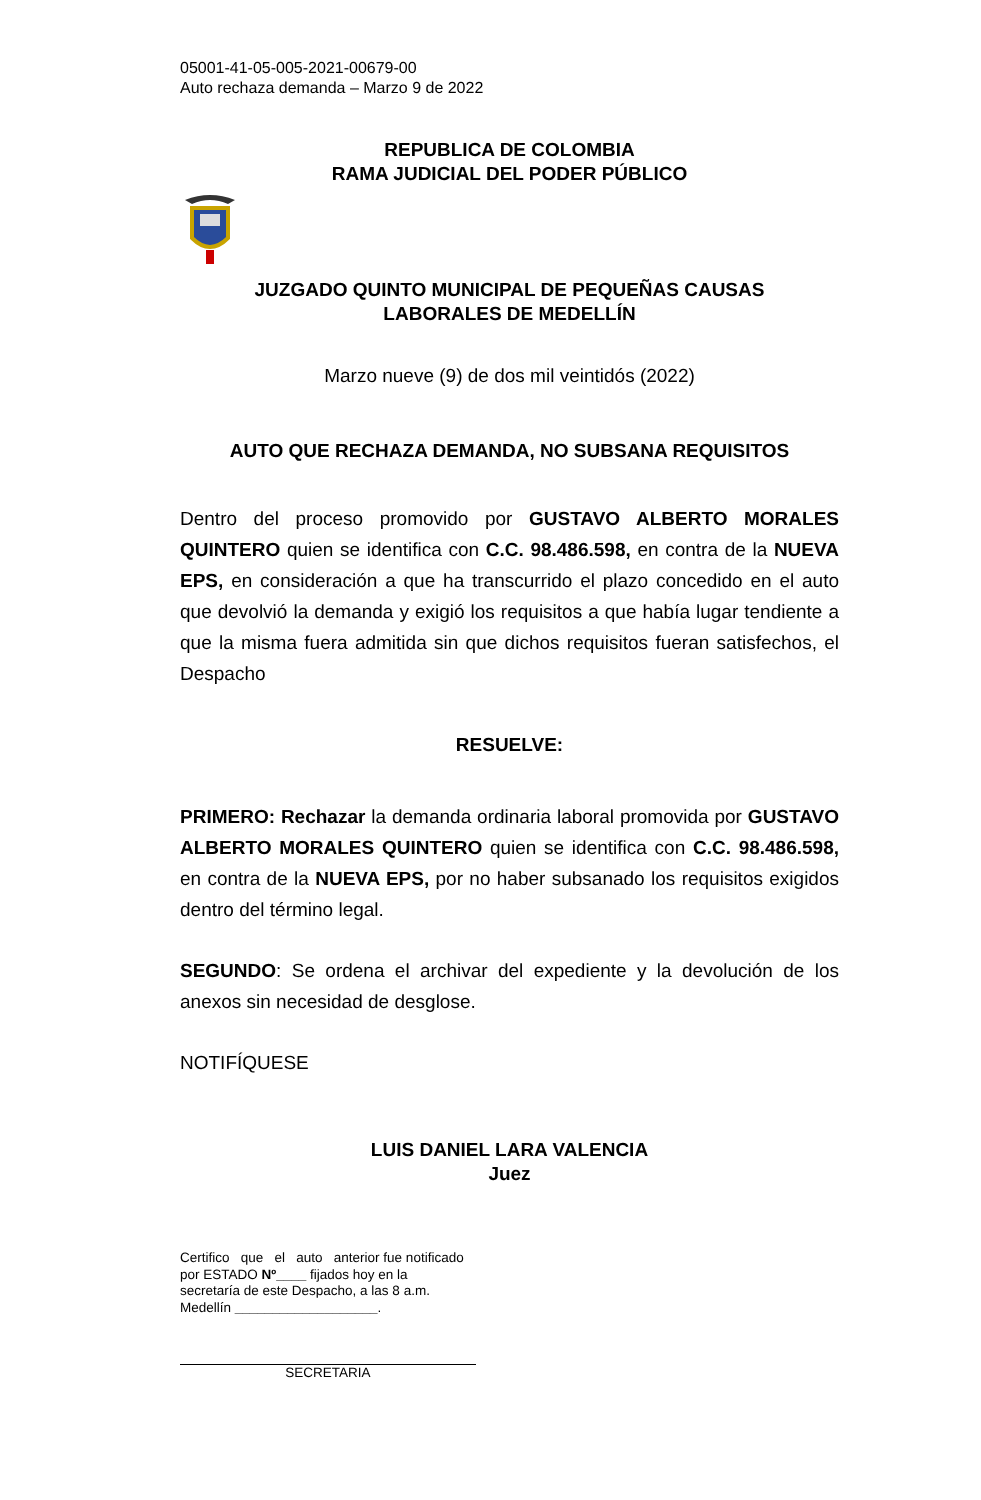05001-41-05-005-2021-00679-00
Auto rechaza demanda – Marzo 9 de 2022
REPUBLICA DE COLOMBIA
RAMA JUDICIAL DEL PODER PÚBLICO
JUZGADO QUINTO MUNICIPAL DE PEQUEÑAS CAUSAS
LABORALES DE MEDELLÍN
Marzo nueve (9) de dos mil veintidós (2022)
AUTO QUE RECHAZA DEMANDA, NO SUBSANA REQUISITOS
Dentro del proceso promovido por GUSTAVO ALBERTO MORALES QUINTERO quien se identifica con C.C. 98.486.598, en contra de la NUEVA EPS, en consideración a que ha transcurrido el plazo concedido en el auto que devolvió la demanda y exigió los requisitos a que había lugar tendiente a que la misma fuera admitida sin que dichos requisitos fueran satisfechos, el Despacho
RESUELVE:
PRIMERO: Rechazar la demanda ordinaria laboral promovida por GUSTAVO ALBERTO MORALES QUINTERO quien se identifica con C.C. 98.486.598, en contra de la NUEVA EPS, por no haber subsanado los requisitos exigidos dentro del término legal.
SEGUNDO: Se ordena el archivar del expediente y la devolución de los anexos sin necesidad de desglose.
NOTIFÍQUESE
LUIS DANIEL LARA VALENCIA
Juez
Certifico que el auto anterior fue notificado por ESTADO Nº____ fijados hoy en la secretaría de este Despacho, a las 8 a.m. Medellín ___________________.
SECRETARIA